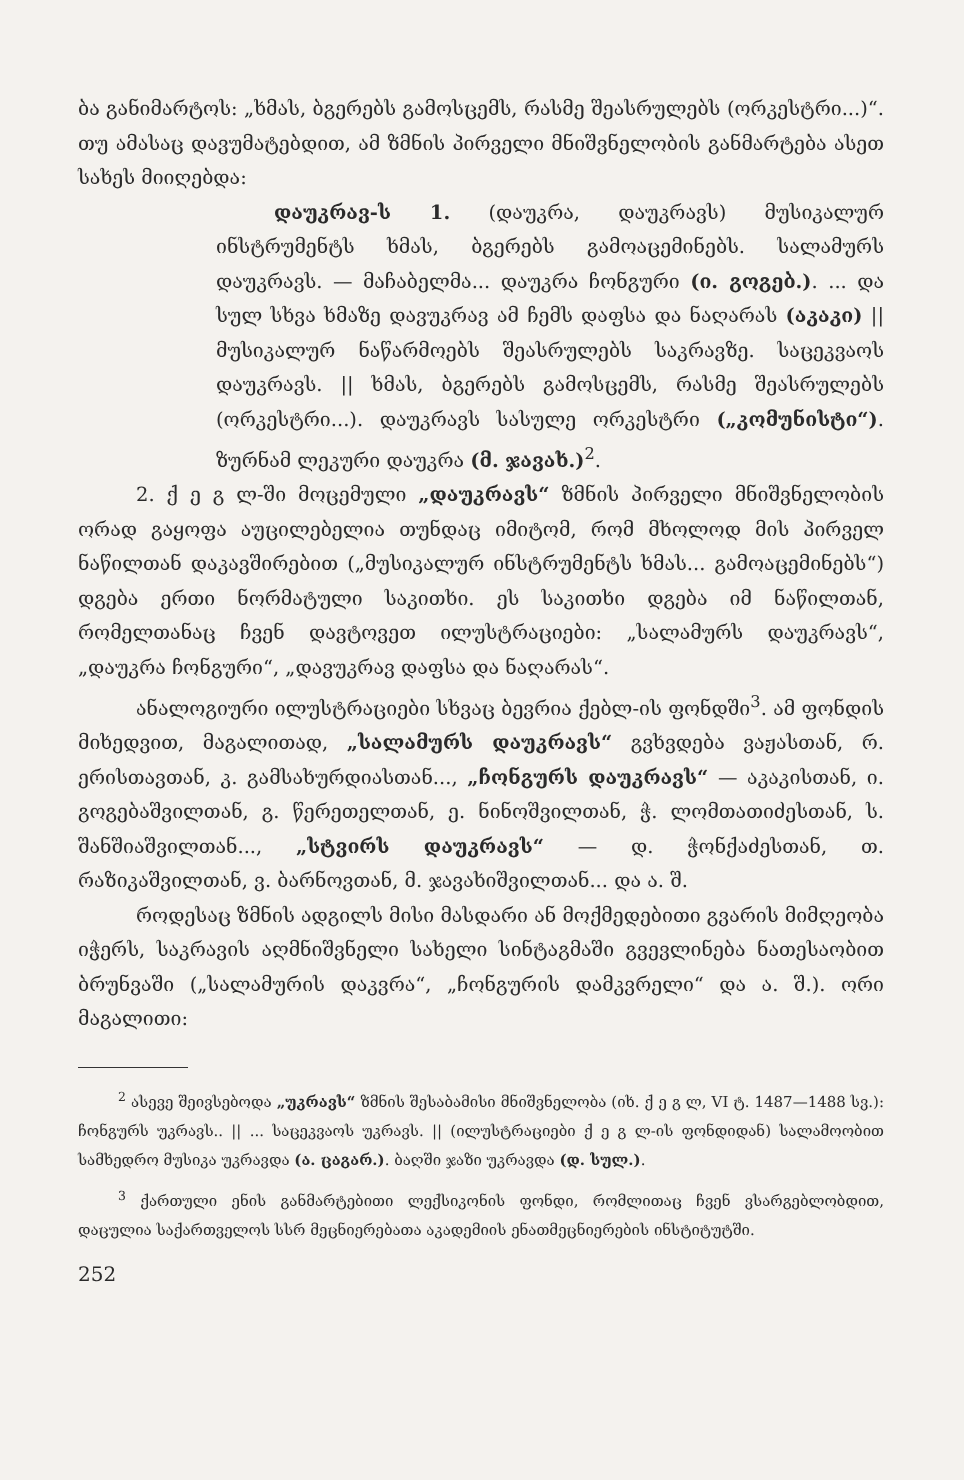ბა განიმარტოს: „ხმას, ბგერებს გამოსცემს, რასმე შეასრულებს (ორკესტრი...)“. თუ ამასაც დავუმატებდით, ამ ზმნის პირველი მნიშვნელობის განმარტება ასეთ სახეს მიიღებდა:
დაუკრავ-ს 1. (დაუკრა, დაუკრავს) მუსიკალურ ინსტრუმენტს ხმას, ბგერებს გამოაცემინებს. სალამურს დაუკრავს. — მაჩაბელმა... დაუკრა ჩონგური (ი. გოგებ.). ... და სულ სხვა ხმაზე დავუკრავ ამ ჩემს დაფსა და ნაღარას (აკაკი) || მუსიკალურ ნაწარმოებს შეასრულებს საკრავზე. საცეკვაოს დაუკრავს. || ხმას, ბგერებს გამოსცემს, რასმე შეასრულებს (ორკესტრი...). დაუკრავს სასულე ორკესტრი („კომუნისტი“). ზურნამ ლეკური დაუკრა (მ. ჯავახ.)<sup>2</sup>.
2. ქ ე გ ლ-ში მოცემული „დაუკრავს“ ზმნის პირველი მნიშვნელობის ორად გაყოფა აუცილებელია თუნდაც იმიტომ, რომ მხოლოდ მის პირველ ნაწილთან დაკავშირებით („მუსიკალურ ინსტრუმენტს ხმას... გამოაცემინებს“) დგება ერთი ნორმატული საკითხი. ეს საკითხი დგება იმ ნაწილთან, რომელთანაც ჩვენ დავტოვეთ ილუსტრაციები: „სალამურს დაუკრავს“, „დაუკრა ჩონგური“, „დავუკრავ დაფსა და ნაღარას“.
ანალოგიური ილუსტრაციები სხვაც ბევრია ქებლ-ის ფონდში<sup>3</sup>. ამ ფონდის მიხედვით, მაგალითად, „სალამურს დაუკრავს“ გვხვდება ვაჟასთან, რ. ერისთავთან, კ. გამსახურდიასთან..., „ჩონგურს დაუკრავს“ — აკაკისთან, ი. გოგებაშვილთან, გ. წერეთელთან, ე. ნინოშვილთან, ჭ. ლომთათიძესთან, ს. შანშიაშვილთან..., „სტვირს დაუკრავს“ — დ. ჭონქაძესთან, თ. რაზიკაშვილთან, ვ. ბარნოვთან, მ. ჯავახიშვილთან... და ა. შ.
როდესაც ზმნის ადგილს მისი მასდარი ან მოქმედებითი გვარის მიმღეობა იჭერს, საკრავის აღმნიშვნელი სახელი სინტაგმაში გვევლინება ნათესაობით ბრუნვაში („სალამურის დაკვრა“, „ჩონგურის დამკვრელი“ და ა. შ.). ორი მაგალითი:
<sup>2</sup> ასევე შეივსებოდა „უკრავს“ ზმნის შესაბამისი მნიშვნელობა (იხ. ქ ე გ ლ, VI ტ. 1487—1488 სვ.): ჩონგურს უკრავს.. || ... საცეკვაოს უკრავს. || (ილუსტრაციები ქ ე გ ლ-ის ფონდიდან) სალამოობით სამხედრო მუსიკა უკრავდა (ა. ცაგარ.). ბაღში ჯაზი უკრავდა (დ. სულ.).
<sup>3</sup> ქართული ენის განმარტებითი ლექსიკონის ფონდი, რომლითაც ჩვენ ვსარგებლობდით, დაცულია საქართველოს სსრ მეცნიერებათა აკადემიის ენათმეცნიერების ინსტიტუტში.
252